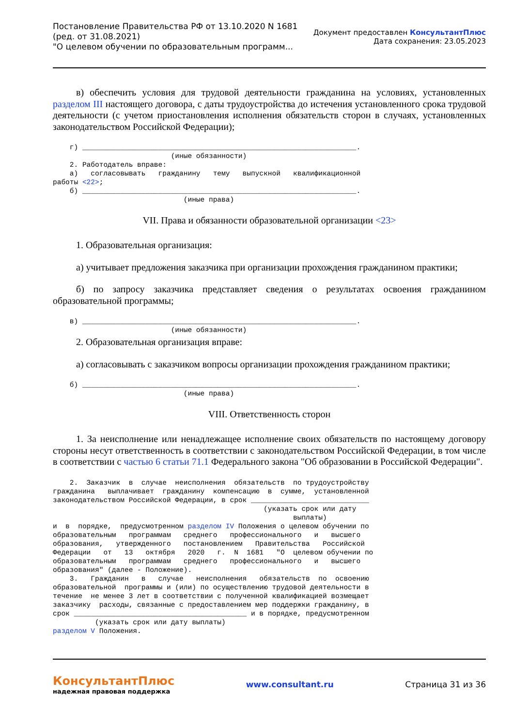Постановление Правительства РФ от 13.10.2020 N 1681
(ред. от 31.08.2021)
"О целевом обучении по образовательным программ...
Документ предоставлен КонсультантПлюс
Дата сохранения: 23.05.2023
в) обеспечить условия для трудовой деятельности гражданина на условиях, установленных разделом III настоящего договора, с даты трудоустройства до истечения установленного срока трудовой деятельности (с учетом приостановления исполнения обязательств сторон в случаях, установленных законодательством Российской Федерации);
    г) _________________________________________________________________.
                            (иные обязанности)
    2. Работодатель вправе:
    а)   согласовывать   гражданину   тему   выпускной   квалификационной
работы <22>;
    б) _________________________________________________________________.
                               (иные права)
VII. Права и обязанности образовательной организации <23>
1. Образовательная организация:
а) учитывает предложения заказчика при организации прохождения гражданином практики;
б) по запросу заказчика представляет сведения о результатах освоения гражданином образовательной программы;
    в) _________________________________________________________________.
                            (иные обязанности)
2. Образовательная организация вправе:
а) согласовывать с заказчиком вопросы организации прохождения гражданином практики;
    б) _________________________________________________________________.
                               (иные права)
VIII. Ответственность сторон
1. За неисполнение или ненадлежащее исполнение своих обязательств по настоящему договору стороны несут ответственность в соответствии с законодательством Российской Федерации, в том числе в соответствии с частью 6 статьи 71.1 Федерального закона "Об образовании в Российской Федерации".
    2.  Заказчик  в  случае  неисполнения  обязательств  по трудоустройству
гражданина   выплачивает  гражданину  компенсацию  в  сумме,  установленной
законодательством Российской Федерации, в срок ____________________________
                                                  (указать срок или дату
                                                         выплаты)
и  в  порядке,  предусмотренном разделом IV Положения о целевом обучении по
образовательным   программам   среднего   профессионального   и   высшего
образования,   утвержденного   постановлением   Правительства   Российской
Федерации   от   13   октября   2020   г.  N  1681   "О  целевом обучении по
образовательным   программам   среднего   профессионального   и   высшего
образования" (далее - Положение).
    3.   Гражданин   в   случае   неисполнения   обязательств  по  освоению
образовательной  программы и (или) по осуществлению трудовой деятельности в
течение  не менее 3 лет в соответствии с полученной квалификацией возмещает
заказчику  расходы, связанные с предоставлением мер поддержки гражданину, в
срок _________________________________________ и в порядке, предусмотренном
          (указать срок или дату выплаты)
разделом V Положения.
КонсультантПлюс
надежная правовая поддержка
www.consultant.ru Страница 31 из 36